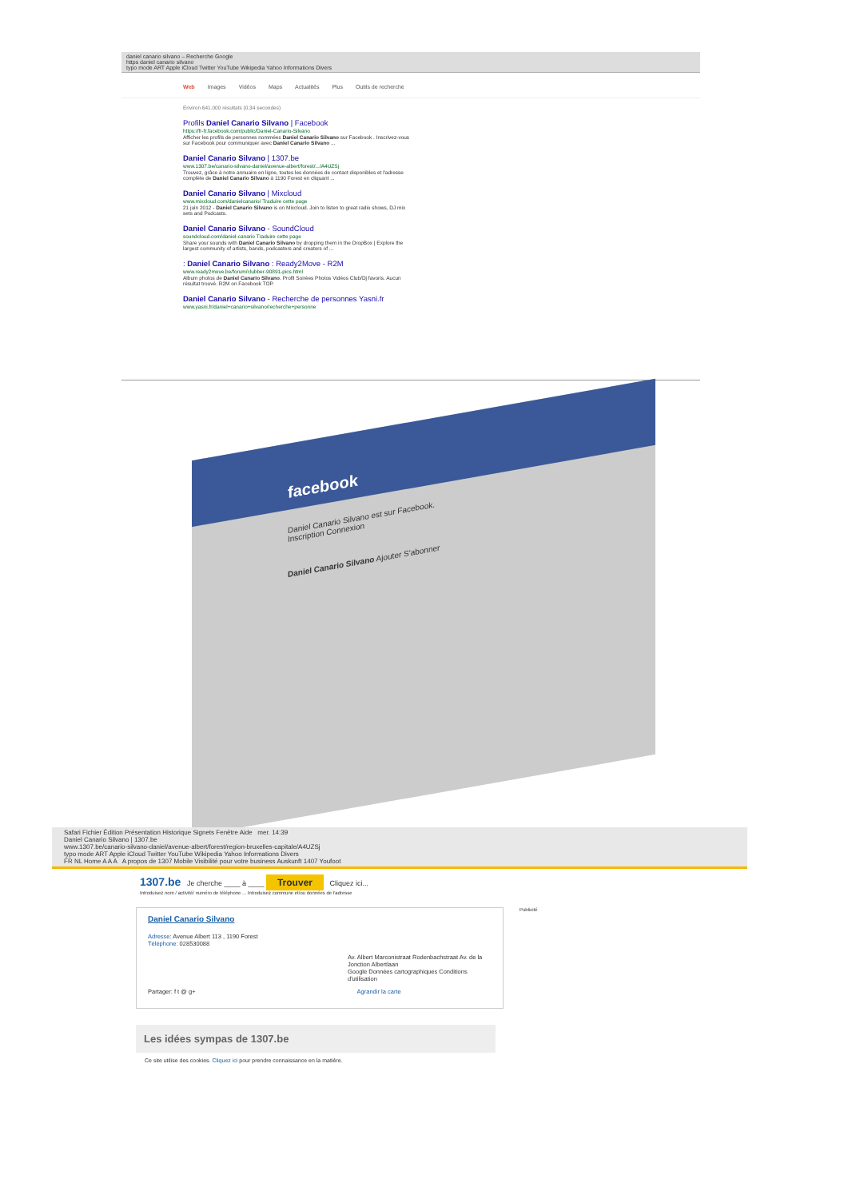daniel canario silvano – Recherche Google
https daniel canario silvano
typo mode ART Apple iCloud Twitter YouTube Wikipedia Yahoo Informations Divers
Web Images Vidéos Maps Actualités Plus Outils de recherche
Environ 641.000 résultats (0,34 secondes)
Profils Daniel Canario Silvano | Facebook
https://fr-fr.facebook.com/public/Daniel-Canario-Silvano
Afficher les profils de personnes nommées Daniel Canario Silvano sur Facebook . Inscrivez-vous sur Facebook pour communiquer avec Daniel Canario Silvano ...
Daniel Canario Silvano | 1307.be
www.1307.be/canario-silvano-daniel/avenue-albert/forest/.../A4UZSj
Trouvez, grâce à notre annuaire en ligne, toutes les données de contact disponibles et l'adresse complète de Daniel Canario Silvano à 1190 Forest en cliquant ...
Daniel Canario Silvano | Mixcloud
www.mixcloud.com/danielcanario/ Traduire cette page
21 juin 2012 - Daniel Canario Silvano is on Mixcloud. Join to listen to great radio shows, DJ mix sets and Podcasts.
Daniel Canario Silvano - SoundCloud
soundcloud.com/daniel-canario Traduire cette page
Share your sounds with Daniel Canario Silvano by dropping them in the DropBox | Explore the largest community of artists, bands, podcasters and creators of ...
: Daniel Canario Silvano : Ready2Move - R2M
www.ready2move.be/forum/clubber-90891-pics.html
Album photos de Daniel Canario Silvano. Profil Soirées Photos Vidéos Club/Dj favoris. Aucun résultat trouvé. R2M on Facebook TOP.
Daniel Canario Silvano - Recherche de personnes Yasni.fr
www.yasni.fr/daniel+canario+silvano/recherche+personne
facebook
Daniel Canario Silvano est sur Facebook.
Inscription Connexion
Daniel Canario Silvano Ajouter S'abonner
Safari Fichier Édition Présentation Historique Signets Fenêtre Aide mer. 14:39
Daniel Canario Silvano | 1307.be
www.1307.be/canario-silvano-daniel/avenue-albert/forest/region-bruxelles-capitale/A4UZSj
typo mode ART Apple iCloud Twitter YouTube Wikipedia Yahoo Informations Divers
FR NL Home A A A A propos de 1307 Mobile Visibilité pour votre business Auskunft 1407 Youfoot
1307.be Je cherche ____ à ____ Trouver Cliquez ici...
Introduisez nom / activité/ numéro de téléphone ... Introduisez commune et/ou données de l'adresse
Daniel Canario Silvano
Adresse: Avenue Albert 113 , 1190 Forest
Téléphone: 028530088
Av. Albert Marconistraat Rodenbachstraat Av. de la Jonction Albertlaan
Google Données cartographiques Conditions d'utilisation
Partager: f t @ g+ Agrandir la carte
Publicité
Les idées sympas de 1307.be
Ce site utilise des cookies. Cliquez ici pour prendre connaissance en la matière.